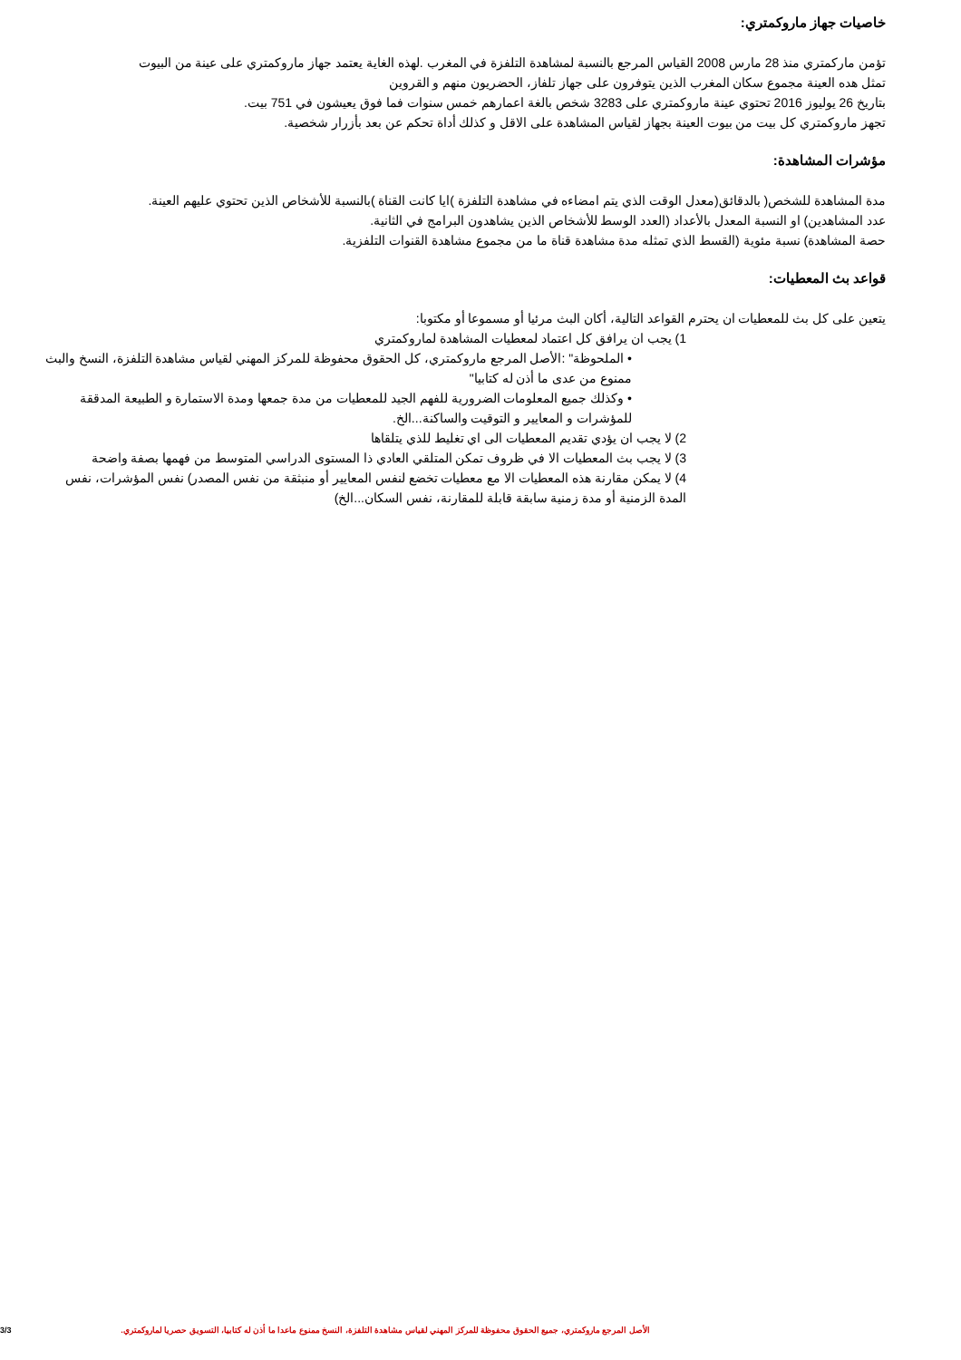خاصيات جهاز ماروكمتري:
تؤمن ماركمتري منذ 28 مارس 2008 القياس المرجع بالنسبة لمشاهدة التلفزة في المغرب .لهذه الغاية يعتمد جهاز ماروكمتري على عينة من البيوت
تمثل هده العينة مجموع سكان المغرب الذين يتوفرون على جهاز تلفاز، الحضريون منهم و القروين
بتاريخ 26 يوليوز 2016 تحتوي عينة ماروكمتري على 3283 شخص بالغة اعمارهم خمس سنوات فما فوق يعيشون في 751 بيت.
تجهز ماروكمتري كل بيت من بيوت العينة بجهاز لقياس المشاهدة على الاقل و كذلك أداة تحكم عن بعد بأزرار شخصية.
مؤشرات المشاهدة:
مدة المشاهدة للشخص( بالدقائق(معدل الوقت الذي يتم امضاءه في مشاهدة التلفزة )ايا كانت القناة )بالنسبة للأشخاص الذين تحتوي عليهم العينة.
عدد المشاهدين) او النسبة المعدل بالأعداد (العدد الوسط للأشخاص الذين يشاهدون البرامج في الثانية.
حصة المشاهدة) نسبة مئوية (القسط الذي تمثله مدة مشاهدة قناة ما من مجموع مشاهدة القنوات التلفزية.
قواعد بث المعطيات:
يتعين على كل بث للمعطيات ان يحترم القواعد التالية، أكان البث مرئيا أو مسموعا أو مكتوبا:
1) يجب ان يرافق كل اعتماد لمعطيات المشاهدة لماروكمتري
• الملحوظة" :الأصل المرجع ماروكمتري، كل الحقوق محفوظة للمركز المهني لقياس مشاهدة التلفزة، النسخ والبث ممنوع من عدى ما أذن له كتابيا"
• وكذلك جميع المعلومات الضرورية للفهم الجيد للمعطيات من مدة جمعها ومدة الاستمارة و الطبيعة المدققة للمؤشرات و المعايير و التوقيت والساكنة...الخ.
2) لا يجب ان يؤدي تقديم المعطيات الى اي تغليط للذي يتلقاها
3) لا يجب بث المعطيات الا في ظروف تمكن المتلقي العادي ذا المستوى الدراسي المتوسط من فهمها بصفة واضحة
4) لا يمكن مقارنة هذه المعطيات الا مع معطيات تخضع لنفس المعايير أو منبثقة من نفس المصدر) نفس المؤشرات، نفس المدة الزمنية أو مدة زمنية سابقة قابلة للمقارنة، نفس السكان...الخ)
الأصل المرجع ماروكمتري، جميع الحقوق محفوظة للمركز المهني لقياس مشاهدة التلفزة، النسخ ممنوع ماعدا ما أذن له كتابيا، التسويق حصريا لماروكمتري.
3/3